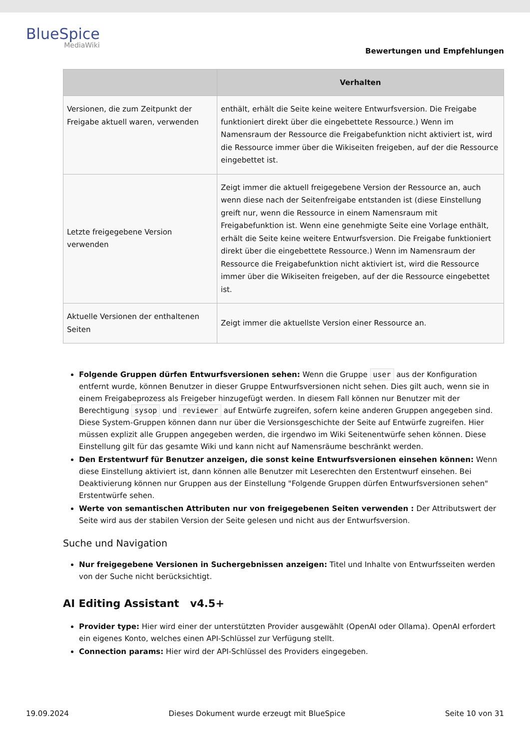BlueSpice
MediaWiki
Bewertungen und Empfehlungen
| | Verhalten |
| --- | --- |
| Versionen, die zum Zeitpunkt der Freigabe aktuell waren, verwenden | enthält, erhält die Seite keine weitere Entwurfsversion. Die Freigabe funktioniert direkt über die eingebettete Ressource.) Wenn im Namensraum der Ressource die Freigabefunktion nicht aktiviert ist, wird die Ressource immer über die Wikiseiten freigeben, auf der die Ressource eingebettet ist. |
| Letzte freigegebene Version verwenden | Zeigt immer die aktuell freigegebene Version der Ressource an, auch wenn diese nach der Seitenfreigabe entstanden ist (diese Einstellung greift nur, wenn die Ressource in einem Namensraum mit Freigabefunktion ist. Wenn eine genehmigte Seite eine Vorlage enthält, erhält die Seite keine weitere Entwurfsversion. Die Freigabe funktioniert direkt über die eingebettete Ressource.) Wenn im Namensraum der Ressource die Freigabefunktion nicht aktiviert ist, wird die Ressource immer über die Wikiseiten freigeben, auf der die Ressource eingebettet ist. |
| Aktuelle Versionen der enthaltenen Seiten | Zeigt immer die aktuellste Version einer Ressource an. |
Folgende Gruppen dürfen Entwurfsversionen sehen: Wenn die Gruppe user aus der Konfiguration entfernt wurde, können Benutzer in dieser Gruppe Entwurfsversionen nicht sehen. Dies gilt auch, wenn sie in einem Freigabeprozess als Freigeber hinzugefügt werden. In diesem Fall können nur Benutzer mit der Berechtigung sysop und reviewer auf Entwürfe zugreifen, sofern keine anderen Gruppen angegeben sind. Diese System-Gruppen können dann nur über die Versionsgeschichte der Seite auf Entwürfe zugreifen. Hier müssen explizit alle Gruppen angegeben werden, die irgendwo im Wiki Seitenentwürfe sehen können. Diese Einstellung gilt für das gesamte Wiki und kann nicht auf Namensräume beschränkt werden.
Den Erstentwurf für Benutzer anzeigen, die sonst keine Entwurfsversionen einsehen können: Wenn diese Einstellung aktiviert ist, dann können alle Benutzer mit Leserechten den Erstentwurf einsehen. Bei Deaktivierung können nur Gruppen aus der Einstellung "Folgende Gruppen dürfen Entwurfsversionen sehen" Erstentwürfe sehen.
Werte von semantischen Attributen nur von freigegebenen Seiten verwenden : Der Attributswert der Seite wird aus der stabilen Version der Seite gelesen und nicht aus der Entwurfsversion.
Suche und Navigation
Nur freigegebene Versionen in Suchergebnissen anzeigen: Titel und Inhalte von Entwurfsseiten werden von der Suche nicht berücksichtigt.
AI Editing Assistant v4.5+
Provider type: Hier wird einer der unterstützten Provider ausgewählt (OpenAI oder Ollama). OpenAI erfordert ein eigenes Konto, welches einen API-Schlüssel zur Verfügung stellt.
Connection params: Hier wird der API-Schlüssel des Providers eingegeben.
19.09.2024 Dieses Dokument wurde erzeugt mit BlueSpice Seite 10 von 31